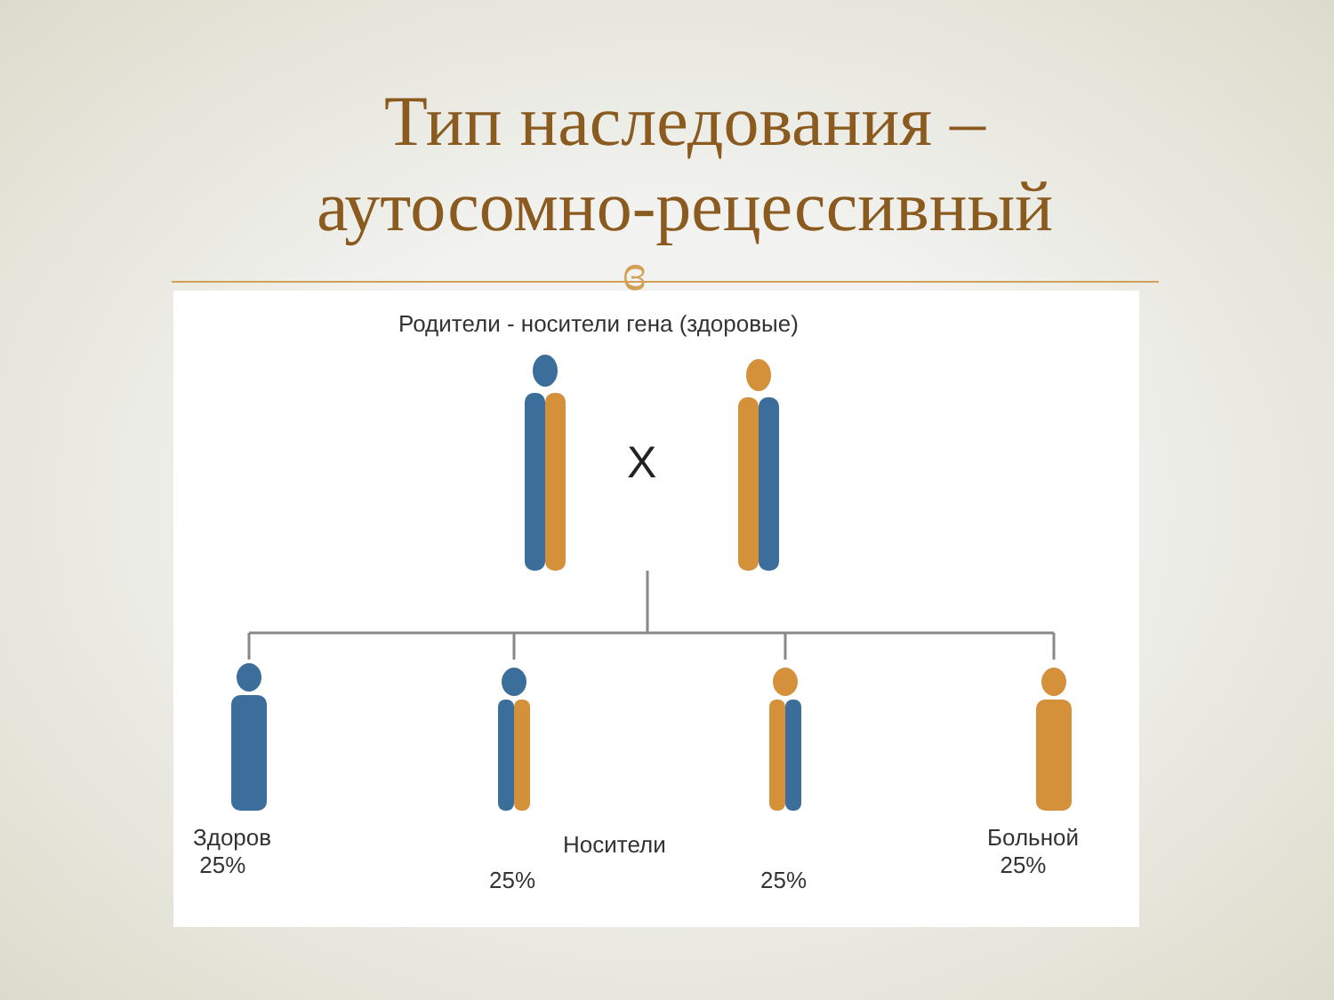Тип наследования –
аутосомно-рецессивный
ɞ
Родители - носители гена (здоровые)
X
Здоров
25%
25%
Носители
25%
Больной
25%